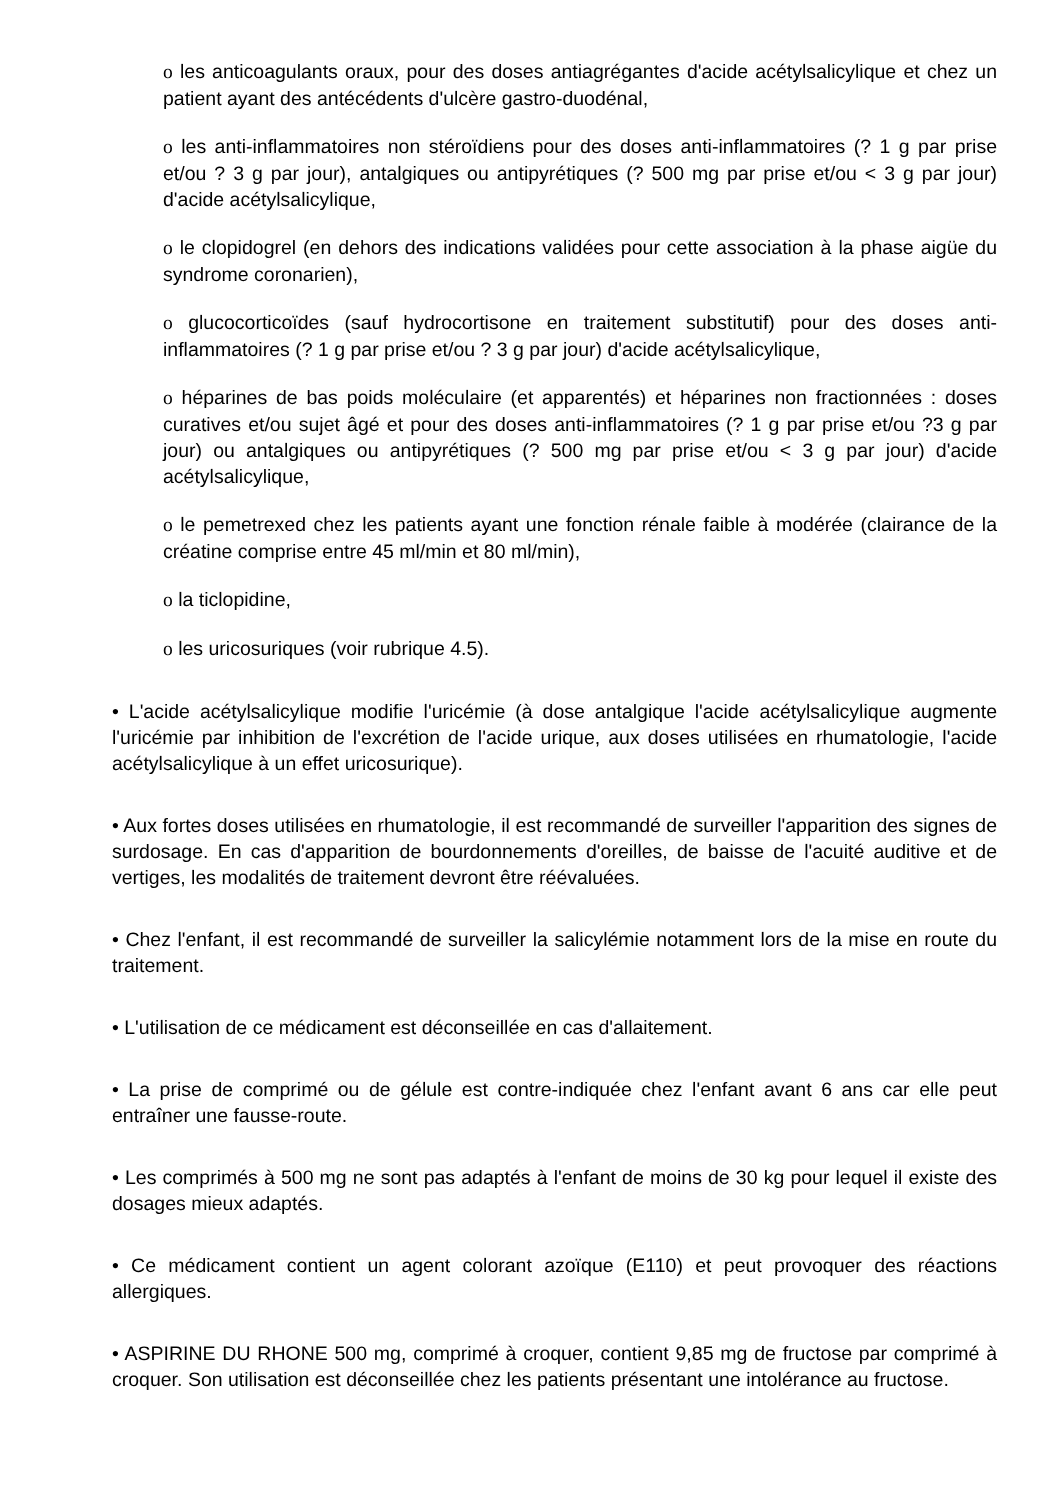o les anticoagulants oraux, pour des doses antiagrégantes d'acide acétylsalicylique et chez un patient ayant des antécédents d'ulcère gastro-duodénal,
o les anti-inflammatoires non stéroïdiens pour des doses anti-inflammatoires (? 1 g par prise et/ou ? 3 g par jour), antalgiques ou antipyrétiques (? 500 mg par prise et/ou < 3 g par jour) d'acide acétylsalicylique,
o le clopidogrel (en dehors des indications validées pour cette association à la phase aigüe du syndrome coronarien),
o glucocorticoïdes (sauf hydrocortisone en traitement substitutif) pour des doses anti-inflammatoires (? 1 g par prise et/ou ? 3 g par jour) d'acide acétylsalicylique,
o héparines de bas poids moléculaire (et apparentés) et héparines non fractionnées : doses curatives et/ou sujet âgé et pour des doses anti-inflammatoires (? 1 g par prise et/ou ?3 g par jour) ou antalgiques ou antipyrétiques (? 500 mg par prise et/ou < 3 g par jour) d'acide acétylsalicylique,
o le pemetrexed chez les patients ayant une fonction rénale faible à modérée (clairance de la créatine comprise entre 45 ml/min et 80 ml/min),
o la ticlopidine,
o les uricosuriques (voir rubrique 4.5).
• L'acide acétylsalicylique modifie l'uricémie (à dose antalgique l'acide acétylsalicylique augmente l'uricémie par inhibition de l'excrétion de l'acide urique, aux doses utilisées en rhumatologie, l'acide acétylsalicylique à un effet uricosurique).
• Aux fortes doses utilisées en rhumatologie, il est recommandé de surveiller l'apparition des signes de surdosage. En cas d'apparition de bourdonnements d'oreilles, de baisse de l'acuité auditive et de vertiges, les modalités de traitement devront être réévaluées.
• Chez l'enfant, il est recommandé de surveiller la salicylémie notamment lors de la mise en route du traitement.
• L'utilisation de ce médicament est déconseillée en cas d'allaitement.
• La prise de comprimé ou de gélule est contre-indiquée chez l'enfant avant 6 ans car elle peut entraîner une fausse-route.
• Les comprimés à 500 mg ne sont pas adaptés à l'enfant de moins de 30 kg pour lequel il existe des dosages mieux adaptés.
• Ce médicament contient un agent colorant azoïque (E110) et peut provoquer des réactions allergiques.
• ASPIRINE DU RHONE 500 mg, comprimé à croquer, contient 9,85 mg de fructose par comprimé à croquer. Son utilisation est déconseillée chez les patients présentant une intolérance au fructose.